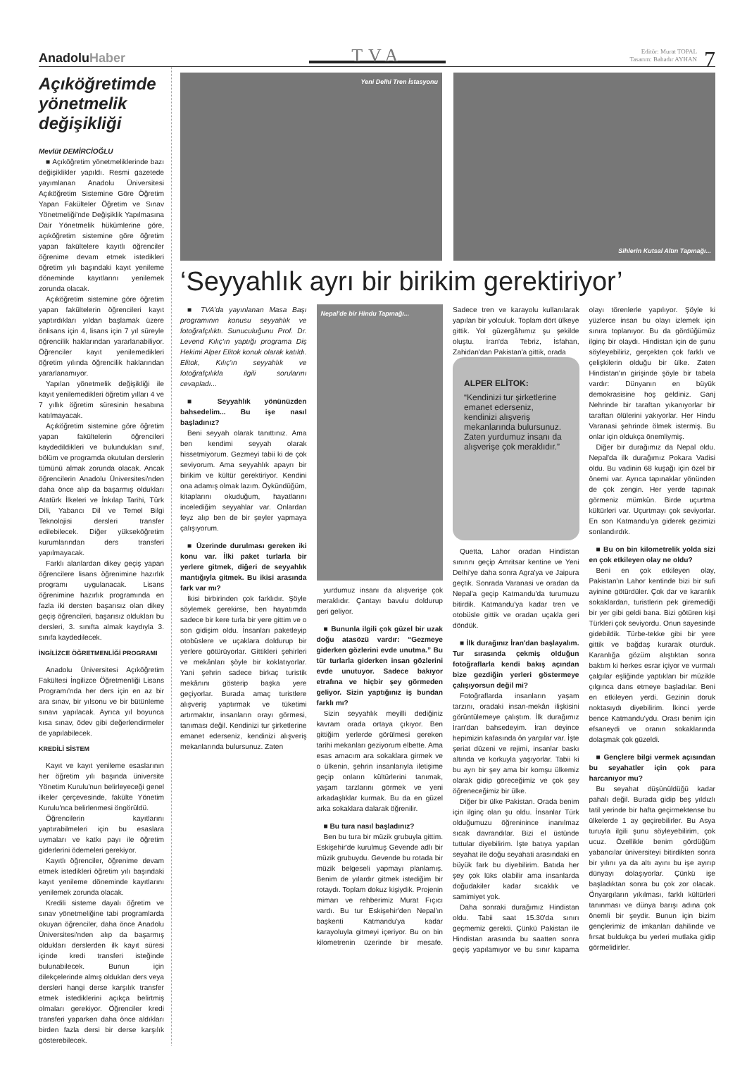AnadoluHaber
TVA
Editör: Murat TOPAL
Tasarım: Bahadır AYHAN
7
Açıköğretimde yönetmelik değişikliği
Mevlüt DEMİRCİOĞLU
■ Açıköğretim yönetmeliklerinde bazı değişiklikler yapıldı. Resmi gazetede yayımlanan Anadolu Üniversitesi Açıköğretim Sistemine Göre Öğretim Yapan Fakülteler Öğretim ve Sınav Yönetmeliği'nde Değişiklik Yapılmasına Dair Yönetmelik hükümlerine göre, açıköğretim sistemine göre öğretim yapan fakültelere kayıtlı öğrenciler öğrenime devam etmek istedikleri öğretim yılı başındaki kayıt yenileme döneminde kayıtlarını yenilemek zorunda olacak.
Açıköğretim sistemine göre öğretim yapan fakültelerin öğrencileri kayıt yaptırdıkları yıldan başlamak üzere önlisans için 4, lisans için 7 yıl süreyle öğrencilik haklarından yararlanabiliyor. Öğrenciler kayıt yenilemedikleri öğretim yılında öğrencilik haklarından yararlanamıyor.
Yapılan yönetmelik değişikliği ile kayıt yenilemedikleri öğretim yılları 4 ve 7 yıllık öğretim süresinin hesabına katılmayacak.
Açıköğretim sistemine göre öğretim yapan fakültelerin öğrencileri kaydedildikleri ve bulundukları sınıf, bölüm ve programda okutulan derslerin tümünü almak zorunda olacak. Ancak öğrencilerin Anadolu Üniversitesi'nden daha önce alıp da başarmış oldukları Atatürk İlkeleri ve İnkılap Tarihi, Türk Dili, Yabancı Dil ve Temel Bilgi Teknolojisi dersleri transfer edilebilecek. Diğer yükseköğretim kurumlarından ders transferi yapılmayacak.
Farklı alanlardan dikey geçiş yapan öğrencilere lisans öğrenimine hazırlık programı uygulanacak. Lisans öğrenimine hazırlık programında en fazla iki dersten başarısız olan dikey geçiş öğrencileri, başarısız oldukları bu dersleri, 3. sınıfta almak kaydıyla 3. sınıfa kaydedilecek.
İNGİLİZCE ÖĞRETMENLİĞİ PROGRAMI
Anadolu Üniversitesi Açıköğretim Fakültesi İngilizce Öğretmenliği Lisans Programı'nda her ders için en az bir ara sınav, bir yılsonu ve bir bütünleme sınavı yapılacak. Ayrıca yıl boyunca kısa sınav, ödev gibi değerlendirmeler de yapılabilecek.
KREDİLİ SİSTEM
Kayıt ve kayıt yenileme esaslarının her öğretim yılı başında üniversite Yönetim Kurulu'nun belirleyeceği genel ilkeler çerçevesinde, fakülte Yönetim Kurulu'nca belirlenmesi öngörüldü.
Öğrencilerin kayıtlarını yaptırabilmeleri için bu esaslara uymaları ve katkı payı ile öğretim giderlerini ödemeleri gerekiyor.
Kayıtlı öğrenciler, öğrenime devam etmek istedikleri öğretim yılı başındaki kayıt yenileme döneminde kayıtlarını yenilemek zorunda olacak.
Kredili sisteme dayalı öğretim ve sınav yönetmeliğine tabi programlarda okuyan öğrenciler, daha önce Anadolu Üniversitesi'nden alıp da başarmış oldukları derslerden ilk kayıt süresi içinde kredi transferi isteğinde bulunabilecek. Bunun için dilekçelerinde almış oldukları ders veya dersleri hangi derse karşılık transfer etmek istediklerini açıkça belirtmiş olmaları gerekiyor. Öğrenciler kredi transferi yaparken daha önce aldıkları birden fazla dersi bir derse karşılık gösterebilecek.
Yeni Delhi Tren İstasyonu Sihlerin Kutsal Altın Tapınağı...
‘Seyyahlık ayrı bir birikim gerektiriyor’
■ TVA'da yayınlanan Masa Başı programının konusu seyyahlık ve fotoğrafçılıktı. Sunuculuğunu Prof. Dr. Levend Kılıç'ın yaptığı programa Diş Hekimi Alper Elitok konuk olarak katıldı. Elitok, Kılıç'ın seyyahlık ve fotoğrafçılıkla ilgili sorularını cevapladı...
■ Seyyahlık yönünüzden bahsedelim... Bu işe nasıl başladınız?
Beni seyyah olarak tanıttınız. Ama ben kendimi seyyah olarak hissetmiyorum. Gezmeyi tabii ki de çok seviyorum. Ama seyyahlık apayrı bir birikim ve kültür gerektiriyor. Kendini ona adamış olmak lazım. Öykündüğüm, kitaplarını okuduğum, hayatlarını incelediğim seyyahlar var. Onlardan feyz alıp ben de bir şeyler yapmaya çalışıyorum.
■ Üzerinde durulması gereken iki konu var. İlki paket turlarla bir yerlere gitmek, diğeri de seyyahlık mantığıyla gitmek. Bu ikisi arasında fark var mı?
İkisi birbirinden çok farklıdır. Şöyle söylemek gerekirse, ben hayatımda sadece bir kere turla bir yere gittim ve o son gidişim oldu. İnsanları paketleyip otobüslere ve uçaklara doldurup bir yerlere götürüyorlar. Gittikleri şehirleri ve mekânları şöyle bir koklatıyorlar. Yani şehrin sadece birkaç turistik mekânını gösterip başka yere geçiyorlar. Burada amaç turistlere alışveriş yaptırmak ve tüketimi artırmaktır, insanların orayı görmesi, tanıması değil. Kendinizi tur şirketlerine emanet ederseniz, kendinizi alışveriş mekanlarında bulursunuz. Zaten
Nepal'de bir Hindu Tapınağı...
yurdumuz insanı da alışverişe çok meraklıdır. Çantayı bavulu doldurup geri geliyor.
■ Bununla ilgili çok güzel bir uzak doğu atasözü vardır: “Gezmeye giderken gözlerini evde unutma.” Bu tür turlarla giderken insan gözlerini evde unutuyor. Sadece bakıyor etrafına ve hiçbir şey görmeden geliyor. Sizin yaptığınız iş bundan farklı mı?
Sizin seyyahlık meyilli dediğiniz kavram orada ortaya çıkıyor. Ben gittiğim yerlerde görülmesi gereken tarihi mekanları geziyorum elbette. Ama esas amacım ara sokaklara girmek ve o ülkenin, şehrin insanlarıyla iletişime geçip onların kültürlerini tanımak, yaşam tarzlarını görmek ve yeni arkadaşlıklar kurmak. Bu da en güzel arka sokaklara dalarak öğrenilir.
■ Bu tura nasıl başladınız?
Ben bu tura bir müzik grubuyla gittim. Eskişehir'de kurulmuş Gevende adlı bir müzik grubuydu. Gevende bu rotada bir müzik belgeseli yapmayı planlamış. Benim de yılardır gitmek istediğim bir rotaydı. Toplam dokuz kişiydik. Projenin mimarı ve rehberimiz Murat Fıçıcı vardı. Bu tur Eskişehir'den Nepal'ın başkenti Katmandu'ya kadar karayoluyla gitmeyi içeriyor. Bu on bin kilometrenin üzerinde bir mesafe. Sadece tren ve karayolu kullanılarak yapılan bir yolculuk. Toplam dört ülkeye gittik. Yol güzergâhımız şu şekilde oluştu. İran'da Tebriz, İsfahan, Zahidan'dan Pakistan'a gittik, orada
ALPER ELİTOK:
“Kendinizi tur şirketlerine emanet ederseniz, kendinizi alışveriş mekanlarında bulursunuz. Zaten yurdumuz insanı da alışverişe çok meraklıdır.”
Quetta, Lahor oradan Hindistan sınırını geçip Amritsar kentine ve Yeni Delhi'ye daha sonra Agra'ya ve Jaipura geçtik. Sonrada Varanasi ve oradan da Nepal'a geçip Katmandu'da turumuzu bitirdik. Katmandu'ya kadar tren ve otobüsle gittik ve oradan uçakla geri döndük.
■ İlk durağınız İran'dan başlayalım. Tur sırasında çekmiş olduğun fotoğraflarla kendi bakış açından bize gezdiğin yerleri göstermeye çalışıyorsun değil mi?
Fotoğraflarda insanların yaşam tarzını, oradaki insan-mekân ilişkisini görüntülemeye çalıştım. İlk durağımız İran'dan bahsedeyim. İran deyince hepimizin kafasında ön yargılar var. İşte şeriat düzeni ve rejimi, insanlar baskı altında ve korkuyla yaşıyorlar. Tabii ki bu ayrı bir şey ama bir komşu ülkemiz olarak gidip göreceğimiz ve çok şey öğreneceğimiz bir ülke.
Diğer bir ülke Pakistan. Orada benim için ilginç olan şu oldu. İnsanlar Türk olduğumuzu öğreninince inanılmaz sıcak davrandılar. Bizi el üstünde tuttular diyebilirim. İşte batıya yapılan seyahat ile doğu seyahati arasındaki en büyük fark bu diyebilirim. Batıda her şey çok lüks olabilir ama insanlarda doğudakiler kadar sıcaklık ve samimiyet yok.
Daha sonraki durağımız Hindistan oldu. Tabii saat 15.30'da sınırı geçmemiz gerekti. Çünkü Pakistan ile Hindistan arasında bu saatten sonra geçiş yapılamıyor ve bu sınır kapama olayı törenlerle yapılıyor. Şöyle ki yüzlerce insan bu olayı izlemek için sınıra toplanıyor. Bu da gördüğümüz ilginç bir olaydı. Hindistan için de şunu söyleyebiliriz, gerçekten çok farklı ve çelişkilerin olduğu bir ülke. Zaten Hindistan'ın girişinde şöyle bir tabela vardır: Dünyanın en büyük demokrasisine hoş geldiniz. Ganj Nehrinde bir taraftan yıkanıyorlar bir taraftan ölülerini yakıyorlar. Her Hindu Varanasi şehrinde ölmek istermiş. Bu onlar için oldukça önemliymiş.
Diğer bir durağımız da Nepal oldu. Nepal'da ilk durağımız Pokara Vadisi oldu. Bu vadinin 68 kuşağı için özel bir önemi var. Ayrıca tapınaklar yönünden de çok zengin. Her yerde tapınak görmeniz mümkün. Birde uçurtma kültürleri var. Uçurtmayı çok seviyorlar. En son Katmandu'ya giderek gezimizi sonlandırdık.
■ Bu on bin kilometrelik yolda sizi en çok etkileyen olay ne oldu?
Beni en çok etkileyen olay, Pakistan'ın Lahor kentinde bizi bir sufi ayinine götürdüler. Çok dar ve karanlık sokaklardan, turistlerin pek giremediği bir yer gibi geldi bana. Bizi götüren kişi Türkleri çok seviyordu. Onun sayesinde gidebildik. Türbe-tekke gibi bir yere gittik ve bağdaş kurarak oturduk. Karanlığa gözüm alıştıktan sonra baktım ki herkes esrar içiyor ve vurmalı çalgılar eşliğinde yaptıkları bir müzikle çılgınca dans etmeye başladılar. Beni en etkileyen yerdi. Gezinin doruk noktasıydı diyebilirim. İkinci yerde bence Katmandu'ydu. Orası benim için efsaneydi ve oranın sokaklarında dolaşmak çok güzeldi.
■ Gençlere bilgi vermek açısından bu seyahatler için çok para harcanıyor mu?
Bu seyahat düşünüldüğü kadar pahalı değil. Burada gidip beş yıldızlı tatil yerinde bir hafta geçirmektense bu ülkelerde 1 ay geçirebilirler. Bu Asya turuyla ilgili şunu söyleyebilirim, çok ucuz. Özellikle benim gördüğüm yabancılar üniversiteyi bitirdikten sonra bir yılını ya da altı ayını bu işe ayırıp dünyayı dolaşıyorlar. Çünkü işe başladıktan sonra bu çok zor olacak. Önyargıların yıkılması, farklı kültürleri tanınması ve dünya barışı adına çok önemli bir şeydir. Bunun için bizim gençlerimiz de imkanları dahilinde ve fırsat buldukça bu yerleri mutlaka gidip görmelidirler.